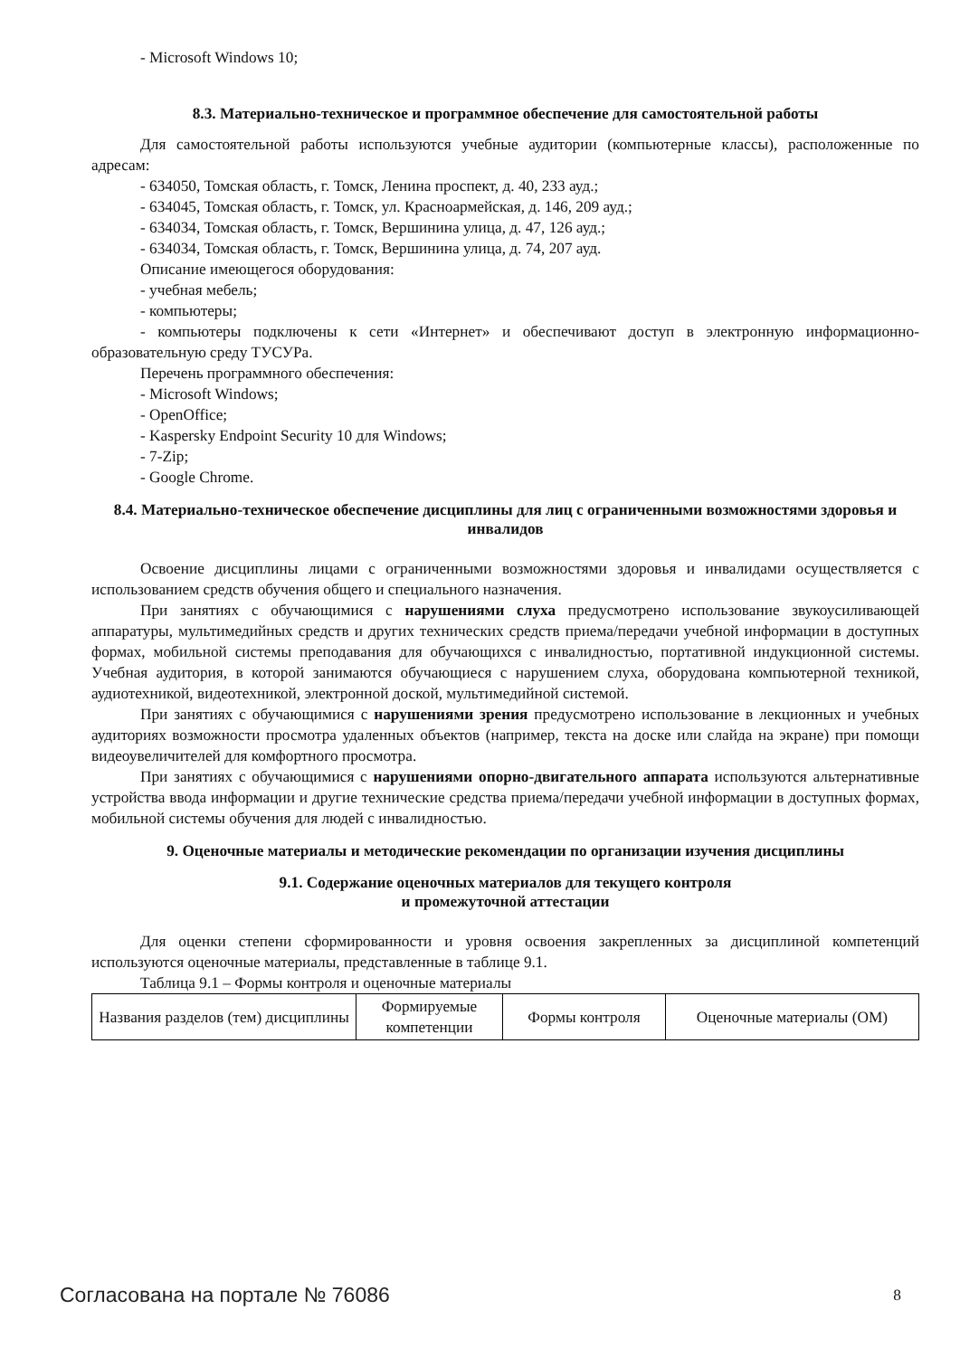- Microsoft Windows 10;
8.3. Материально-техническое и программное обеспечение для самостоятельной работы
Для самостоятельной работы используются учебные аудитории (компьютерные классы), расположенные по адресам:
- 634050, Томская область, г. Томск, Ленина проспект, д. 40, 233 ауд.;
- 634045, Томская область, г. Томск, ул. Красноармейская, д. 146, 209 ауд.;
- 634034, Томская область, г. Томск, Вершинина улица, д. 47, 126 ауд.;
- 634034, Томская область, г. Томск, Вершинина улица, д. 74, 207 ауд.
Описание имеющегося оборудования:
- учебная мебель;
- компьютеры;
- компьютеры подключены к сети «Интернет» и обеспечивают доступ в электронную информационно-образовательную среду ТУСУРа.
Перечень программного обеспечения:
- Microsoft Windows;
- OpenOffice;
- Kaspersky Endpoint Security 10 для Windows;
- 7-Zip;
- Google Chrome.
8.4. Материально-техническое обеспечение дисциплины для лиц с ограниченными возможностями здоровья и инвалидов
Освоение дисциплины лицами с ограниченными возможностями здоровья и инвалидами осуществляется с использованием средств обучения общего и специального назначения.
При занятиях с обучающимися с нарушениями слуха предусмотрено использование звукоусиливающей аппаратуры, мультимедийных средств и других технических средств приема/передачи учебной информации в доступных формах, мобильной системы преподавания для обучающихся с инвалидностью, портативной индукционной системы. Учебная аудитория, в которой занимаются обучающиеся с нарушением слуха, оборудована компьютерной техникой, аудиотехникой, видеотехникой, электронной доской, мультимедийной системой.
При занятиях с обучающимися с нарушениями зрения предусмотрено использование в лекционных и учебных аудиториях возможности просмотра удаленных объектов (например, текста на доске или слайда на экране) при помощи видеоувеличителей для комфортного просмотра.
При занятиях с обучающимися с нарушениями опорно-двигательного аппарата используются альтернативные устройства ввода информации и другие технические средства приема/передачи учебной информации в доступных формах, мобильной системы обучения для людей с инвалидностью.
9. Оценочные материалы и методические рекомендации по организации изучения дисциплины
9.1. Содержание оценочных материалов для текущего контроля
и промежуточной аттестации
Для оценки степени сформированности и уровня освоения закрепленных за дисциплиной компетенций используются оценочные материалы, представленные в таблице 9.1.
Таблица 9.1 – Формы контроля и оценочные материалы
| Названия разделов (тем) дисциплины | Формируемые компетенции | Формы контроля | Оценочные материалы (ОМ) |
| --- | --- | --- | --- |
Согласована на портале № 76086 8